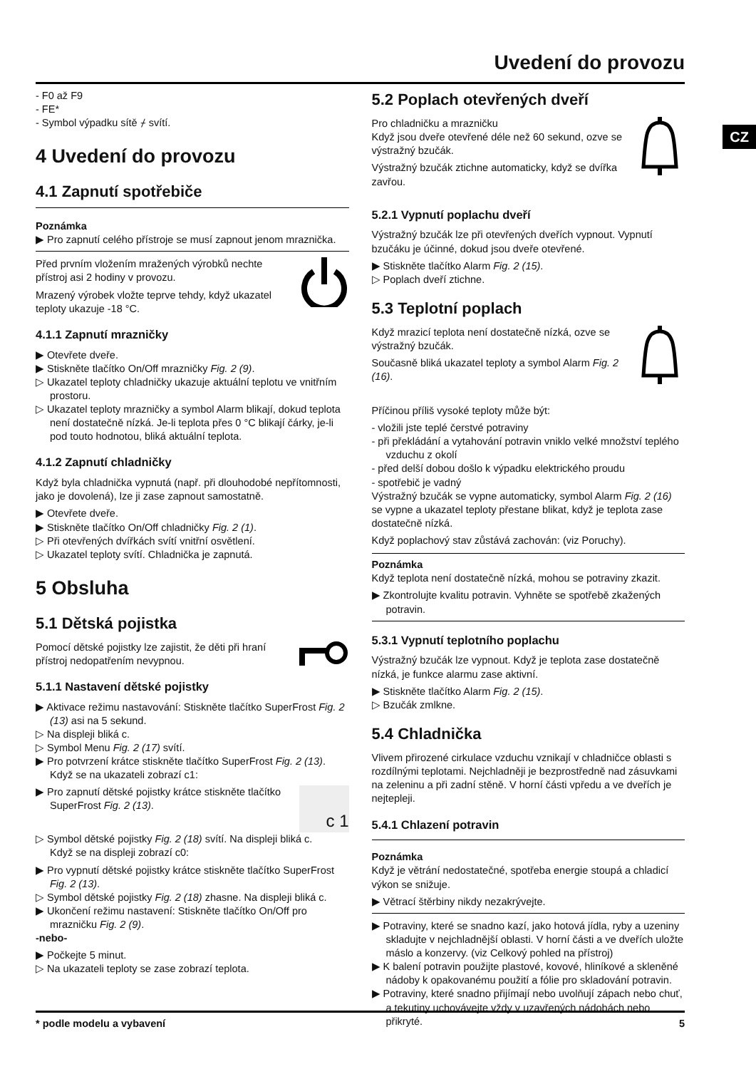Uvedení do provozu
CZ
- F0 až F9
- FE*
- Symbol výpadku sítě ⌿ svítí.
4 Uvedení do provozu
4.1 Zapnutí spotřebiče
Poznámka
▶ Pro zapnutí celého přístroje se musí zapnout jenom mraznička.
Před prvním vložením mražených výrobků nechte přístroj asi 2 hodiny v provozu.
Mrazený výrobek vložte teprve tehdy, když ukazatel teploty ukazuje -18 °C.
4.1.1 Zapnutí mrazničky
▶ Otevřete dveře.
▶ Stiskněte tlačítko On/Off mrazničky Fig. 2 (9).
▷ Ukazatel teploty chladničky ukazuje aktuální teplotu ve vnitřním prostoru.
▷ Ukazatel teploty mrazničky a symbol Alarm blikají, dokud teplota není dostatečně nízká. Je-li teplota přes 0 °C blikají čárky, je-li pod touto hodnotou, bliká aktuální teplota.
4.1.2 Zapnutí chladničky
Když byla chladnička vypnutá (např. při dlouhodobé nepřítomnosti, jako je dovolená), lze ji zase zapnout samostatně.
▶ Otevřete dveře.
▶ Stiskněte tlačítko On/Off chladničky Fig. 2 (1).
▷ Při otevřených dvířkách svítí vnitřní osvětlení.
▷ Ukazatel teploty svítí. Chladnička je zapnutá.
5 Obsluha
5.1 Dětská pojistka
Pomocí dětské pojistky lze zajistit, že děti při hraní přístroj nedopatřením nevypnou.
5.1.1 Nastavení dětské pojistky
▶ Aktivace režimu nastavování: Stiskněte tlačítko SuperFrost Fig. 2 (13) asi na 5 sekund.
▷ Na displeji bliká c.
▷ Symbol Menu Fig. 2 (17) svítí.
▶ Pro potvrzení krátce stiskněte tlačítko SuperFrost Fig. 2 (13).
Když se na ukazateli zobrazí c1:
c 1
▶ Pro zapnutí dětské pojistky krátce stiskněte tlačítko SuperFrost Fig. 2 (13).
▷ Symbol dětské pojistky Fig. 2 (18) svítí. Na displeji bliká c.
Když se na displeji zobrazí c0:
▶ Pro vypnutí dětské pojistky krátce stiskněte tlačítko SuperFrost Fig. 2 (13).
▷ Symbol dětské pojistky Fig. 2 (18) zhasne. Na displeji bliká c.
▶ Ukončení režimu nastavení: Stiskněte tlačítko On/Off pro mrazničku Fig. 2 (9).
-nebo-
▶ Počkejte 5 minut.
▷ Na ukazateli teploty se zase zobrazí teplota.
5.2 Poplach otevřených dveří
Pro chladničku a mrazničku
Když jsou dveře otevřené déle než 60 sekund, ozve se výstražný bzučák.
Výstražný bzučák ztichne automaticky, když se dvířka zavřou.
5.2.1 Vypnutí poplachu dveří
Výstražný bzučák lze při otevřených dveřích vypnout. Vypnutí bzučáku je účinné, dokud jsou dveře otevřené.
▶ Stiskněte tlačítko Alarm Fig. 2 (15).
▷ Poplach dveří ztichne.
5.3 Teplotní poplach
Když mrazicí teplota není dostatečně nízká, ozve se výstražný bzučák.
Současně bliká ukazatel teploty a symbol Alarm Fig. 2 (16).
Příčinou příliš vysoké teploty může být:
- vložili jste teplé čerstvé potraviny
- při překládání a vytahování potravin vniklo velké množství teplého vzduchu z okolí
- před delší dobou došlo k výpadku elektrického proudu
- spotřebič je vadný
Výstražný bzučák se vypne automaticky, symbol Alarm Fig. 2 (16) se vypne a ukazatel teploty přestane blikat, když je teplota zase dostatečně nízká.
Když poplachový stav zůstává zachován: (viz Poruchy).
Poznámka
Když teplota není dostatečně nízká, mohou se potraviny zkazit.
▶ Zkontrolujte kvalitu potravin. Vyhněte se spotřebě zkažených potravin.
5.3.1 Vypnutí teplotního poplachu
Výstražný bzučák lze vypnout. Když je teplota zase dostatečně nízká, je funkce alarmu zase aktivní.
▶ Stiskněte tlačítko Alarm Fig. 2 (15).
▷ Bzučák zmlkne.
5.4 Chladnička
Vlivem přirozené cirkulace vzduchu vznikají v chladničce oblasti s rozdílnými teplotami. Nejchladněji je bezprostředně nad zásuvkami na zeleninu a při zadní stěně. V horní části vpředu a ve dveřích je nejtepleji.
5.4.1 Chlazení potravin
Poznámka
Když je větrání nedostatečné, spotřeba energie stoupá a chladicí výkon se snižuje.
▶ Větrací štěrbiny nikdy nezakrývejte.
▶ Potraviny, které se snadno kazí, jako hotová jídla, ryby a uzeniny skladujte v nejchladnější oblasti. V horní části a ve dveřích uložte máslo a konzervy. (viz Celkový pohled na přístroj)
▶ K balení potravin použijte plastové, kovové, hliníkové a skleněné nádoby k opakovanému použití a fólie pro skladování potravin.
▶ Potraviny, které snadno přijímají nebo uvolňují zápach nebo chuť, a tekutiny uchovávejte vždy v uzavřených nádobách nebo přikryté.
* podle modelu a vybavení 5